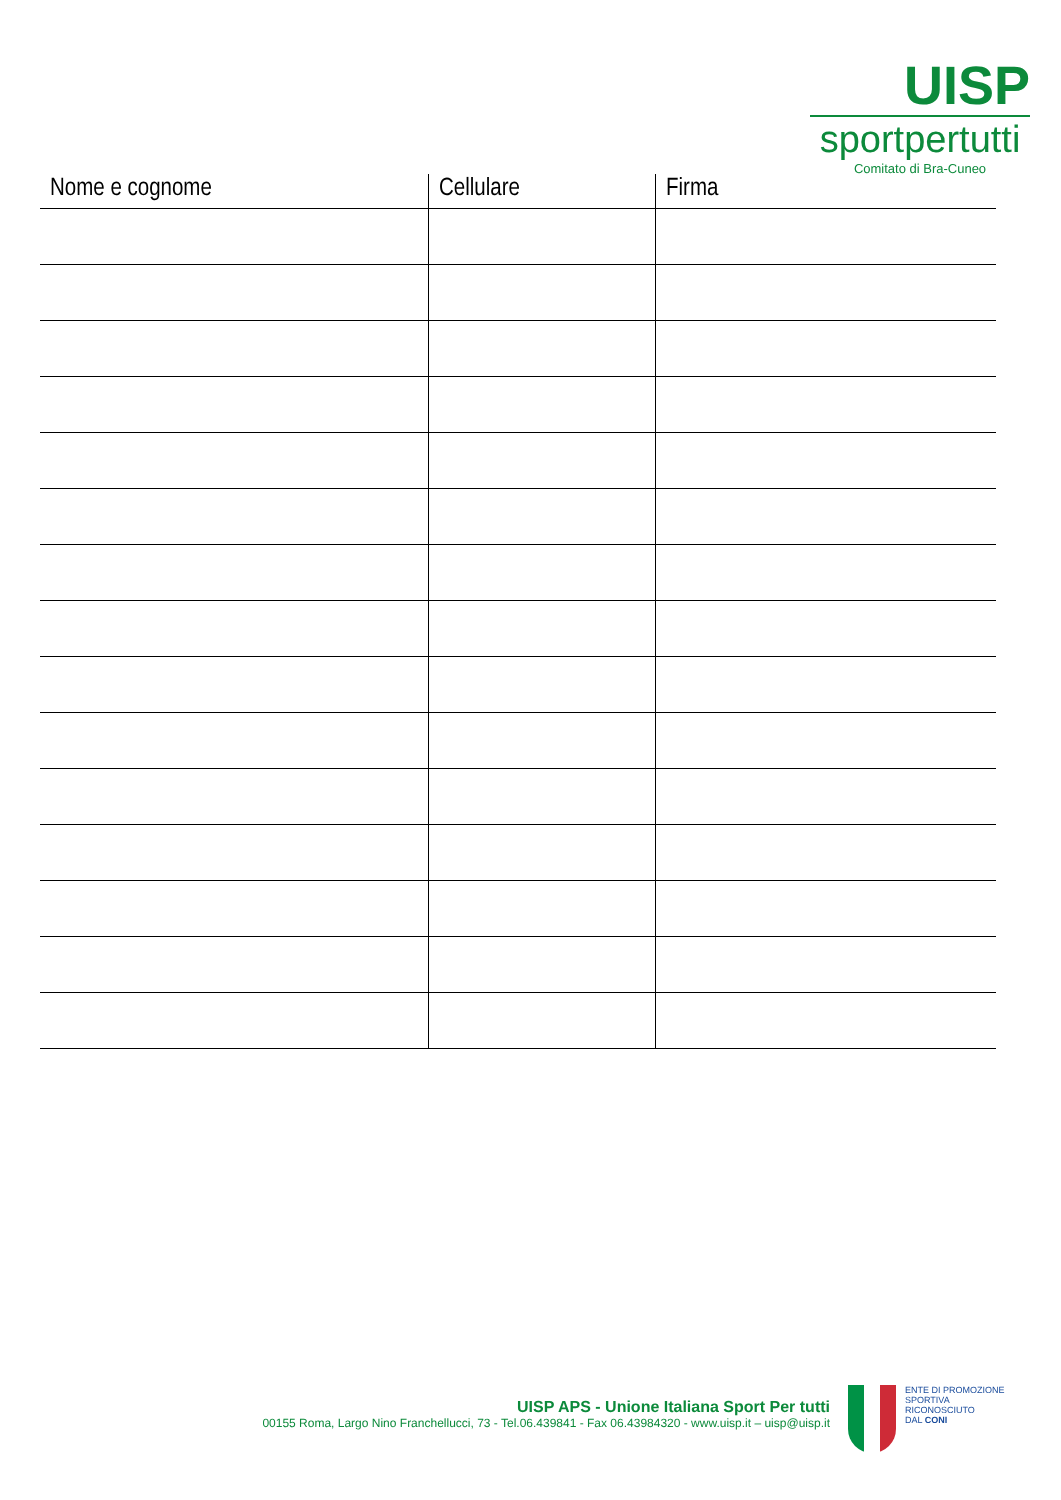UISP
sportpertutti
Comitato di Bra-Cuneo
| Nome e cognome | Cellulare | Firma |
| --- | --- | --- |
UISP APS - Unione Italiana Sport Per tutti
00155 Roma, Largo Nino Franchellucci, 73 - Tel.06.439841 - Fax 06.43984320 - www.uisp.it – uisp@uisp.it
ENTE DI PROMOZIONE
SPORTIVA
RICONOSCIUTO
DAL CONI